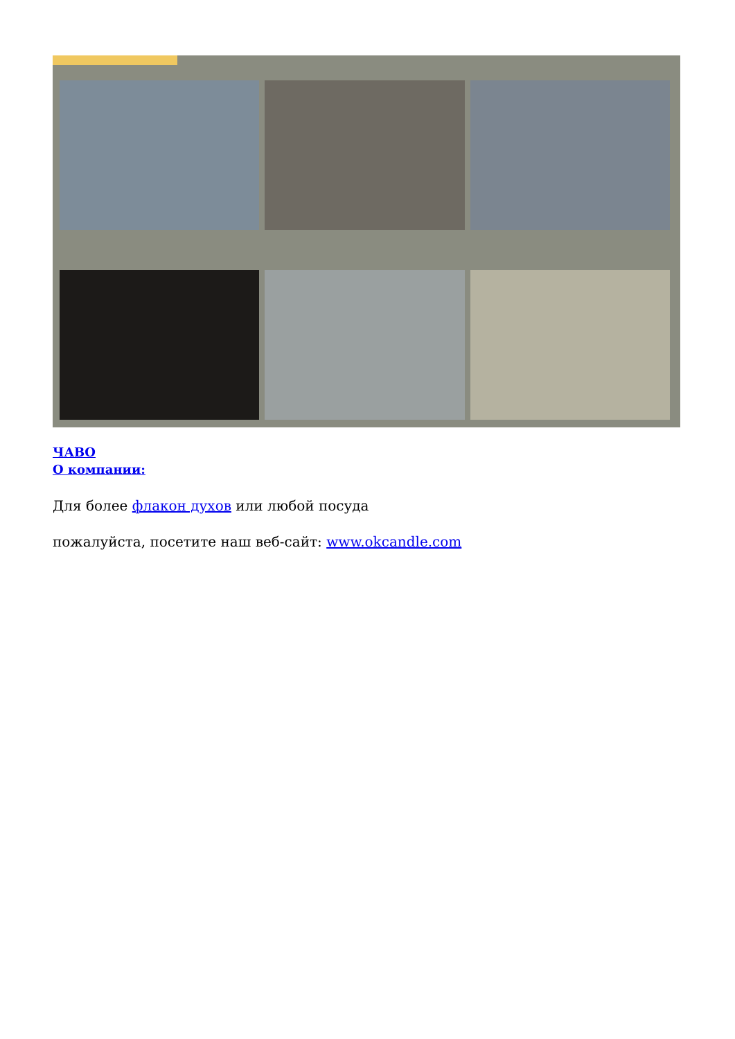ЧАВО
О компании:
Для более флакон духов или любой посуда
пожалуйста, посетите наш веб-сайт: www.okcandle.com